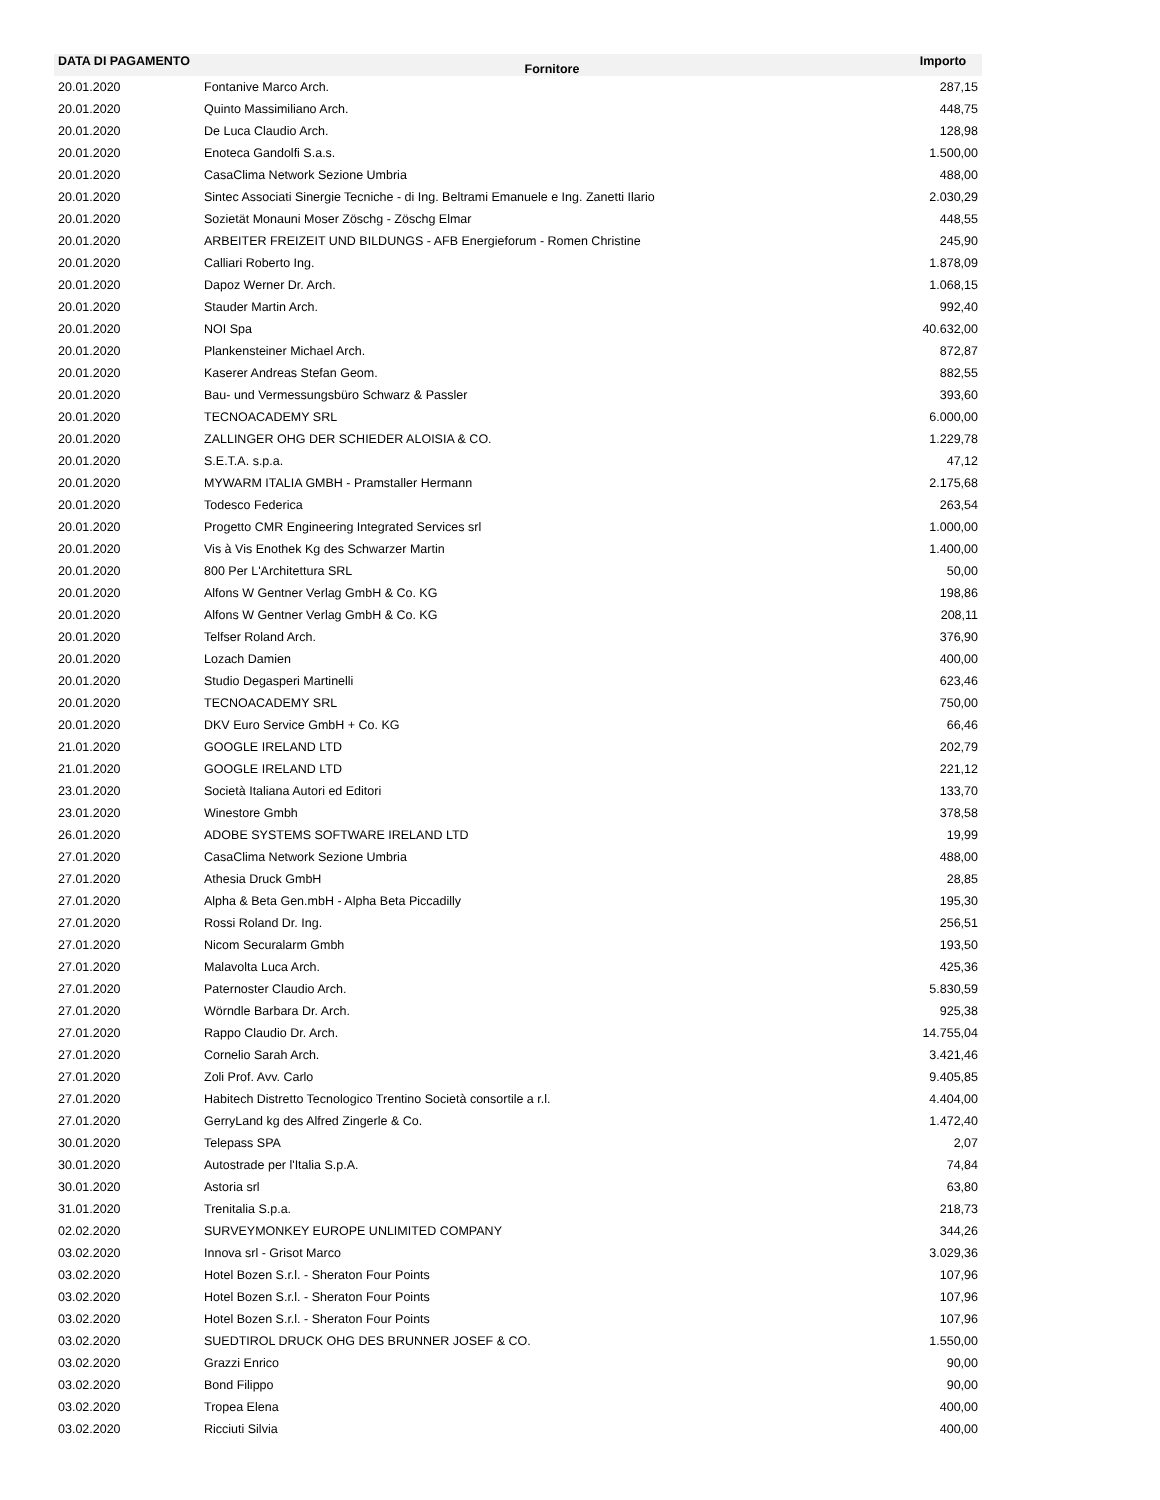| DATA DI PAGAMENTO | Fornitore | Importo |
| --- | --- | --- |
| 20.01.2020 | Fontanive Marco Arch. | 287,15 |
| 20.01.2020 | Quinto Massimiliano Arch. | 448,75 |
| 20.01.2020 | De Luca Claudio Arch. | 128,98 |
| 20.01.2020 | Enoteca Gandolfi S.a.s. | 1.500,00 |
| 20.01.2020 | CasaClima Network Sezione Umbria | 488,00 |
| 20.01.2020 | Sintec Associati Sinergie Tecniche - di Ing. Beltrami Emanuele e Ing. Zanetti Ilario | 2.030,29 |
| 20.01.2020 | Sozietät Monauni Moser Zöschg - Zöschg Elmar | 448,55 |
| 20.01.2020 | ARBEITER FREIZEIT UND BILDUNGS - AFB Energieforum - Romen Christine | 245,90 |
| 20.01.2020 | Calliari Roberto Ing. | 1.878,09 |
| 20.01.2020 | Dapoz Werner Dr. Arch. | 1.068,15 |
| 20.01.2020 | Stauder Martin Arch. | 992,40 |
| 20.01.2020 | NOI Spa | 40.632,00 |
| 20.01.2020 | Plankensteiner Michael Arch. | 872,87 |
| 20.01.2020 | Kaserer Andreas Stefan Geom. | 882,55 |
| 20.01.2020 | Bau- und Vermessungsbüro Schwarz & Passler | 393,60 |
| 20.01.2020 | TECNOACADEMY SRL | 6.000,00 |
| 20.01.2020 | ZALLINGER OHG DER SCHIEDER ALOISIA & CO. | 1.229,78 |
| 20.01.2020 | S.E.T.A. s.p.a. | 47,12 |
| 20.01.2020 | MYWARM ITALIA GMBH - Pramstaller Hermann | 2.175,68 |
| 20.01.2020 | Todesco Federica | 263,54 |
| 20.01.2020 | Progetto CMR Engineering Integrated Services srl | 1.000,00 |
| 20.01.2020 | Vis à Vis Enothek Kg des Schwarzer Martin | 1.400,00 |
| 20.01.2020 | 800 Per L'Architettura SRL | 50,00 |
| 20.01.2020 | Alfons W Gentner Verlag GmbH & Co. KG | 198,86 |
| 20.01.2020 | Alfons W Gentner Verlag GmbH & Co. KG | 208,11 |
| 20.01.2020 | Telfser Roland Arch. | 376,90 |
| 20.01.2020 | Lozach Damien | 400,00 |
| 20.01.2020 | Studio Degasperi Martinelli | 623,46 |
| 20.01.2020 | TECNOACADEMY SRL | 750,00 |
| 20.01.2020 | DKV Euro Service GmbH + Co. KG | 66,46 |
| 21.01.2020 | GOOGLE IRELAND LTD | 202,79 |
| 21.01.2020 | GOOGLE IRELAND LTD | 221,12 |
| 23.01.2020 | Società Italiana Autori ed Editori | 133,70 |
| 23.01.2020 | Winestore Gmbh | 378,58 |
| 26.01.2020 | ADOBE SYSTEMS SOFTWARE IRELAND LTD | 19,99 |
| 27.01.2020 | CasaClima Network Sezione Umbria | 488,00 |
| 27.01.2020 | Athesia Druck GmbH | 28,85 |
| 27.01.2020 | Alpha & Beta Gen.mbH - Alpha Beta Piccadilly | 195,30 |
| 27.01.2020 | Rossi Roland Dr. Ing. | 256,51 |
| 27.01.2020 | Nicom Securalarm Gmbh | 193,50 |
| 27.01.2020 | Malavolta Luca Arch. | 425,36 |
| 27.01.2020 | Paternoster Claudio Arch. | 5.830,59 |
| 27.01.2020 | Wörndle Barbara Dr. Arch. | 925,38 |
| 27.01.2020 | Rappo Claudio Dr. Arch. | 14.755,04 |
| 27.01.2020 | Cornelio Sarah Arch. | 3.421,46 |
| 27.01.2020 | Zoli Prof. Avv. Carlo | 9.405,85 |
| 27.01.2020 | Habitech Distretto Tecnologico Trentino Società consortile a r.l. | 4.404,00 |
| 27.01.2020 | GerryLand kg des Alfred Zingerle & Co. | 1.472,40 |
| 30.01.2020 | Telepass SPA | 2,07 |
| 30.01.2020 | Autostrade per l'Italia S.p.A. | 74,84 |
| 30.01.2020 | Astoria srl | 63,80 |
| 31.01.2020 | Trenitalia S.p.a. | 218,73 |
| 02.02.2020 | SURVEYMONKEY EUROPE UNLIMITED COMPANY | 344,26 |
| 03.02.2020 | Innova srl - Grisot Marco | 3.029,36 |
| 03.02.2020 | Hotel Bozen S.r.l. - Sheraton Four Points | 107,96 |
| 03.02.2020 | Hotel Bozen S.r.l. - Sheraton Four Points | 107,96 |
| 03.02.2020 | Hotel Bozen S.r.l. - Sheraton Four Points | 107,96 |
| 03.02.2020 | SUEDTIROL DRUCK OHG DES BRUNNER JOSEF & CO. | 1.550,00 |
| 03.02.2020 | Grazzi Enrico | 90,00 |
| 03.02.2020 | Bond Filippo | 90,00 |
| 03.02.2020 | Tropea Elena | 400,00 |
| 03.02.2020 | Ricciuti Silvia | 400,00 |